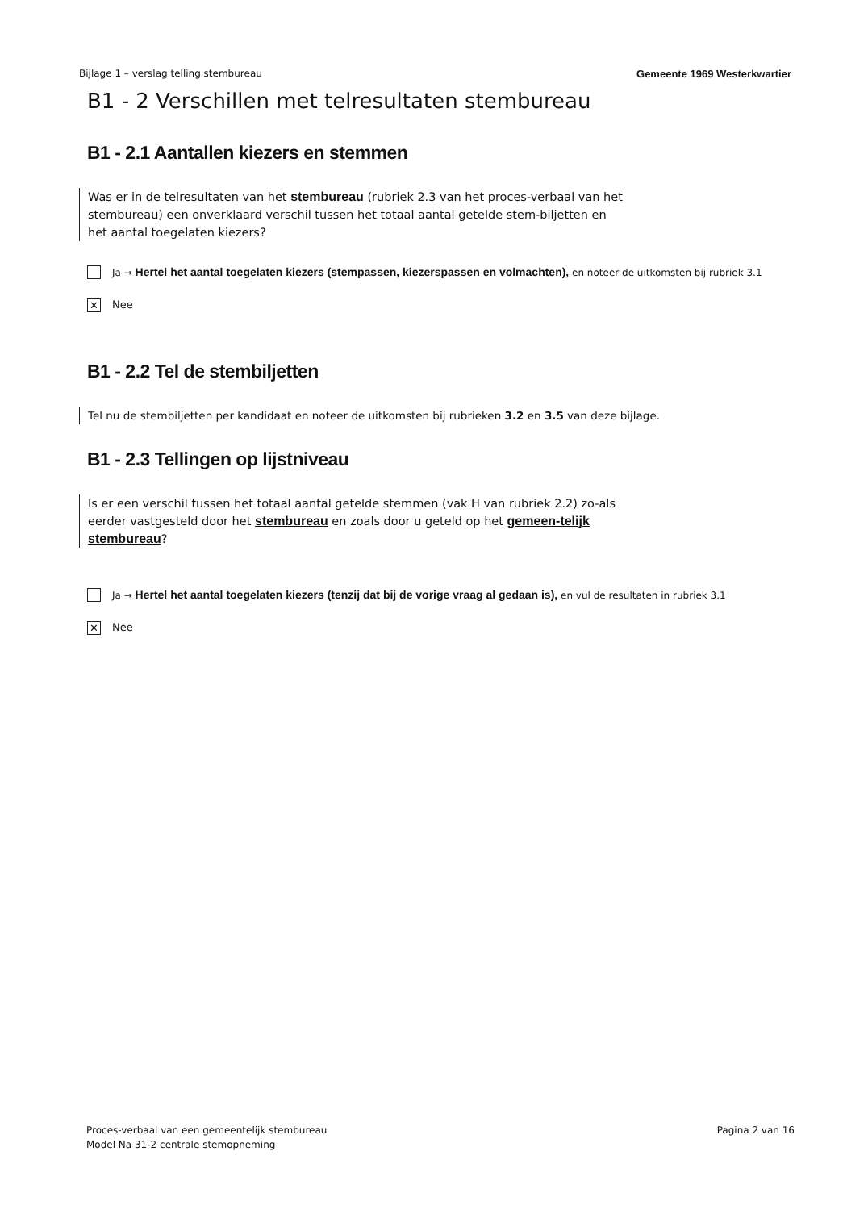Bijlage 1 – verslag telling stembureau Gemeente 1969 Westerkwartier
B1 - 2 Verschillen met telresultaten stembureau
B1 - 2.1 Aantallen kiezers en stemmen
Was er in de telresultaten van het stembureau (rubriek 2.3 van het proces-verbaal van het stembureau) een onverklaard verschil tussen het totaal aantal getelde stem-biljetten en het aantal toegelaten kiezers?
Ja → Hertel het aantal toegelaten kiezers (stempassen, kiezerspassen en volmachten), en noteer de uitkomsten bij rubriek 3.1
✕
Nee
B1 - 2.2 Tel de stembiljetten
Tel nu de stembiljetten per kandidaat en noteer de uitkomsten bij rubrieken 3.2 en 3.5 van deze bijlage.
B1 - 2.3 Tellingen op lijstniveau
Is er een verschil tussen het totaal aantal getelde stemmen (vak H van rubriek 2.2) zo-als eerder vastgesteld door het stembureau en zoals door u geteld op het gemeen-telijk stembureau?
Ja → Hertel het aantal toegelaten kiezers (tenzij dat bij de vorige vraag al gedaan is), en vul de resultaten in rubriek 3.1
✕
Nee
Proces-verbaal van een gemeentelijk stembureau
Model Na 31-2 centrale stemopneming
Pagina 2 van 16